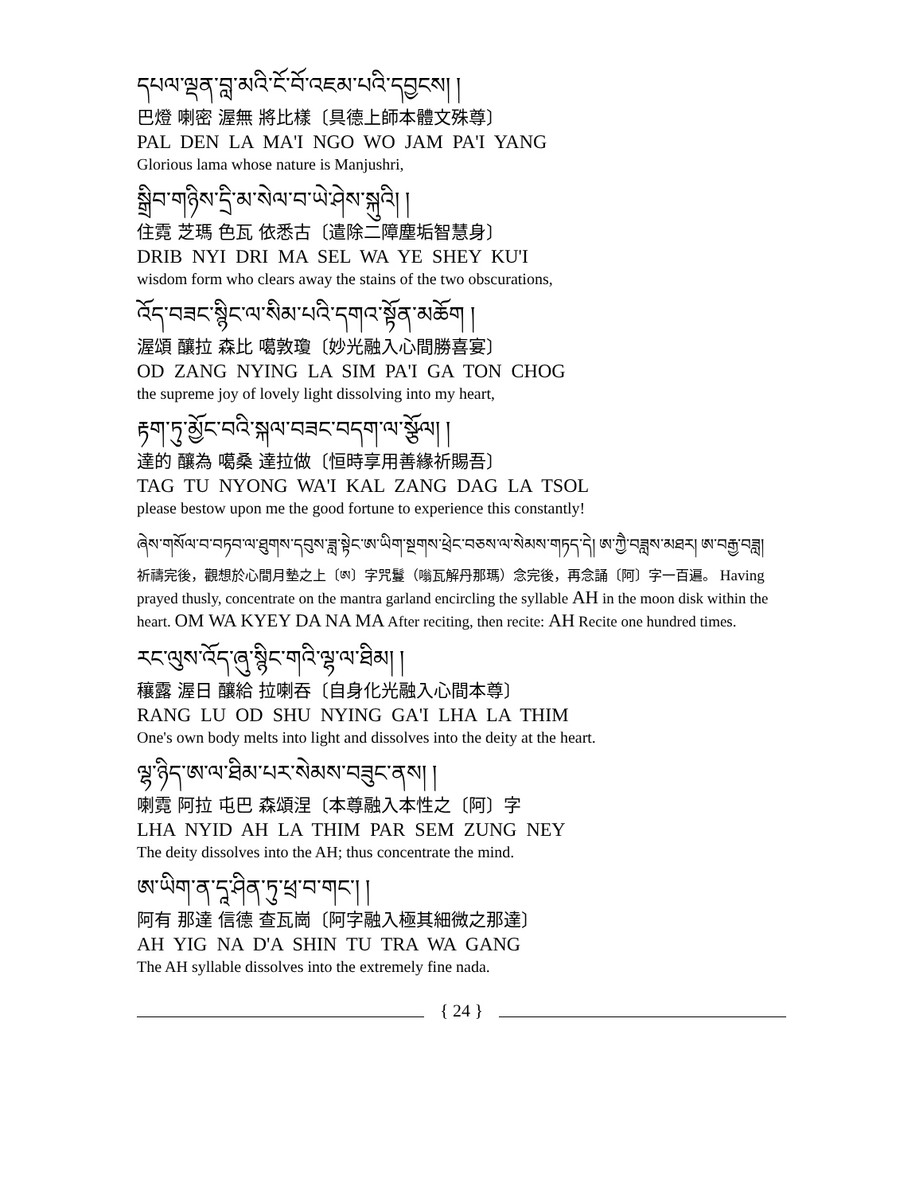དཔལ་ལྡན་བླ་མའི་ངོ་བོ་འཇམ་པའི་དབྱངས། །
巴燈 喇密 渥無 將比樣〔具德上師本體文殊尊〕
PAL DEN LA MA'I NGO WO JAM PA'I YANG
Glorious lama whose nature is Manjushri,
སྒྲིབ་གཉིས་དྲི་མ་སེལ་བ་ཡེ་ཤེས་སྐུའི། །
住霓 芝瑪 色瓦 依悉古〔遣除二障塵垢智慧身〕
DRIB NYI DRI MA SEL WA YE SHEY KU'I
wisdom form who clears away the stains of the two obscurations,
འོད་བཟང་སྙིང་ལ་སིམ་པའི་དགའ་སྟོན་མཆོག །
渥頌 釀拉 森比 噶敦瓊〔妙光融入心間勝喜宴〕
OD ZANG NYING LA SIM PA'I GA TON CHOG
the supreme joy of lovely light dissolving into my heart,
རྟག་ཏུ་མྱོང་བའི་སྐལ་བཟང་བདག་ལ་སྩོལ། །
達的 釀為 噶桑 達拉做〔恒時享用善緣祈賜吾〕
TAG TU NYONG WA'I KAL ZANG DAG LA TSOL
please bestow upon me the good fortune to experience this constantly!
ཞེས་གསོལ་བ་བཏབ་ལ་ཐུགས་དབུས་ཟླ་སྟེང་ཨ་ཡིག་སྔགས་ཕྲེང་བཅས་ལ་སེམས་གཏད་དེ། ཨ་ཀྱཻ་བཟླས་མཐར། ཨ་བརྒྱ་བཟླ།
祈禱完後，觀想於心間月墊之上〔ཨ〕字咒鬘（嗡瓦解丹那瑪）念完後，再念誦〔阿〕字一百遍。 Having prayed thusly, concentrate on the mantra garland encircling the syllable AH in the moon disk within the heart. OM WA KYEY DA NA MA After reciting, then recite: AH Recite one hundred times.
རང་ལུས་འོད་ཞུ་སྙིང་གའི་ལྷ་ལ་ཐིམ། །
穰露 渥日 釀給 拉喇吞〔自身化光融入心間本尊〕
RANG LU OD SHU NYING GA'I LHA LA THIM
One's own body melts into light and dissolves into the deity at the heart.
ལྷ་ཉིད་ཨ་ལ་ཐིམ་པར་སེམས་བཟུང་ནས། །
喇霓 阿拉 屯巴 森頌涅〔本尊融入本性之〔阿〕字
LHA NYID AH LA THIM PAR SEM ZUNG NEY
The deity dissolves into the AH; thus concentrate the mind.
ཨ་ཡིག་ན་དཱ་ཤིན་ཏུ་ཕྲ་བ་གང་། །
阿有 那達 信德 查瓦崗〔阿字融入極其細微之那達〕
AH YIG NA D'A SHIN TU TRA WA GANG
The AH syllable dissolves into the extremely fine nada.
{ 24 }